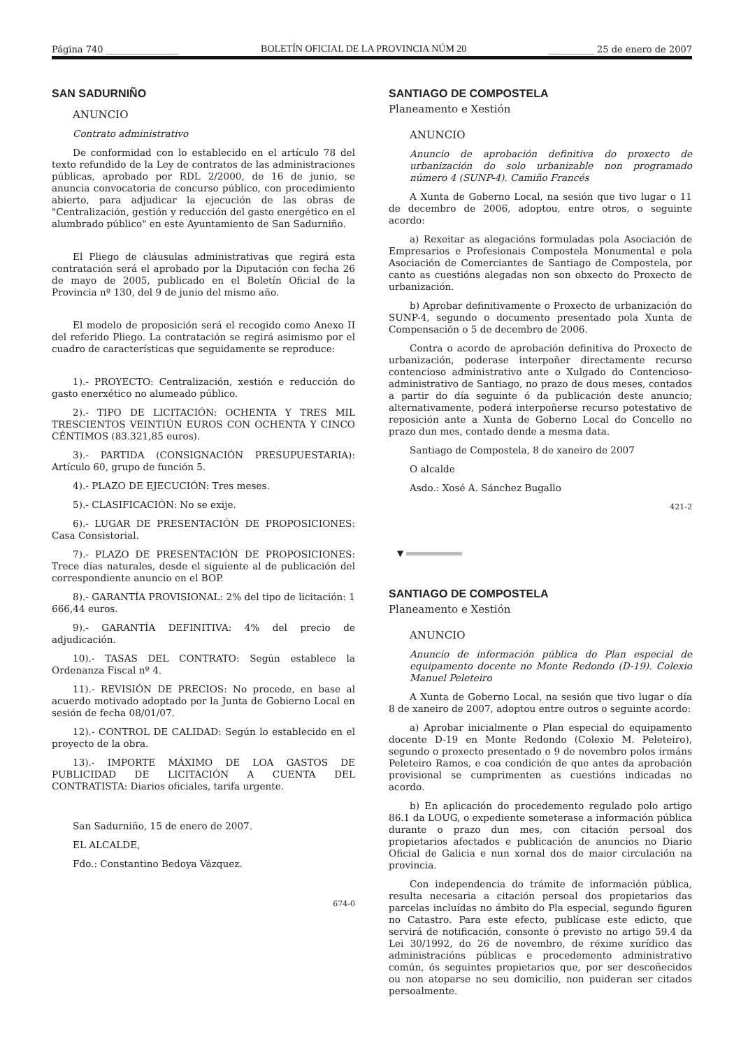Página 740 ________________ BOLETÍN OFICIAL DE LA PROVINCIA NÚM 20 __________ 25 de enero de 2007
SAN SADURNIÑO
ANUNCIO
Contrato administrativo
De conformidad con lo establecido en el artículo 78 del texto refundido de la Ley de contratos de las administraciones públicas, aprobado por RDL 2/2000, de 16 de junio, se anuncia convocatoria de concurso público, con procedimiento abierto, para adjudicar la ejecución de las obras de "Centralización, gestión y reducción del gasto energético en el alumbrado público" en este Ayuntamiento de San Sadurniño.
El Pliego de cláusulas administrativas que regirá esta contratación será el aprobado por la Diputación con fecha 26 de mayo de 2005, publicado en el Boletín Oficial de la Provincia nº 130, del 9 de junio del mismo año.
El modelo de proposición será el recogido como Anexo II del referido Pliego. La contratación se regirá asimismo por el cuadro de características que seguidamente se reproduce:
1).- PROYECTO: Centralización, xestión e reducción do gasto enerxético no alumeado público.
2).- TIPO DE LICITACIÓN: OCHENTA Y TRES MIL TRESCIENTOS VEINTIÚN EUROS CON OCHENTA Y CINCO CÉNTIMOS (83.321,85 euros).
3).- PARTIDA (CONSIGNACIÓN PRESUPUESTARIA): Artículo 60, grupo de función 5.
4).- PLAZO DE EJECUCIÓN: Tres meses.
5).- CLASIFICACIÓN: No se exije.
6).- LUGAR DE PRESENTACIÓN DE PROPOSICIONES: Casa Consistorial.
7).- PLAZO DE PRESENTACIÓN DE PROPOSICIONES: Trece días naturales, desde el siguiente al de publicación del correspondiente anuncio en el BOP.
8).- GARANTÍA PROVISIONAL: 2% del tipo de licitación: 1 666,44 euros.
9).- GARANTÍA DEFINITIVA: 4% del precio de adjudicación.
10).- TASAS DEL CONTRATO: Según establece la Ordenanza Fiscal nº 4.
11).- REVISIÓN DE PRECIOS: No procede, en base al acuerdo motivado adoptado por la Junta de Gobierno Local en sesión de fecha 08/01/07.
12).- CONTROL DE CALIDAD: Según lo establecido en el proyecto de la obra.
13).- IMPORTE MÁXIMO DE LOA GASTOS DE PUBLICIDAD DE LICITACIÓN A CUENTA DEL CONTRATISTA: Diarios oficiales, tarifa urgente.
San Sadurniño, 15 de enero de 2007.
EL ALCALDE,
Fdo.: Constantino Bedoya Vázquez.
674-0
SANTIAGO DE COMPOSTELA
Planeamento e Xestión
ANUNCIO
Anuncio de aprobación definitiva do proxecto de urbanización do solo urbanizable non programado número 4 (SUNP-4). Camiño Francés
A Xunta de Goberno Local, na sesión que tivo lugar o 11 de decembro de 2006, adoptou, entre otros, o seguinte acordo:
a) Rexeitar as alegacións formuladas pola Asociación de Empresarios e Profesionais Compostela Monumental e pola Asociación de Comerciantes de Santiago de Compostela, por canto as cuestións alegadas non son obxecto do Proxecto de urbanización.
b) Aprobar definitivamente o Proxecto de urbanización do SUNP-4, segundo o documento presentado pola Xunta de Compensación o 5 de decembro de 2006.
Contra o acordo de aprobación definitiva do Proxecto de urbanización, poderase interpoñer directamente recurso contencioso administrativo ante o Xulgado do Contencioso-administrativo de Santiago, no prazo de dous meses, contados a partir do día seguinte ó da publicación deste anuncio; alternativamente, poderá interpoñerse recurso potestativo de reposición ante a Xunta de Goberno Local do Concello no prazo dun mes, contado dende a mesma data.
Santiago de Compostela, 8 de xaneiro de 2007
O alcalde
Asdo.: Xosé A. Sánchez Bugallo
421-2
▼
SANTIAGO DE COMPOSTELA
Planeamento e Xestión
ANUNCIO
Anuncio de información pública do Plan especial de equipamento docente no Monte Redondo (D-19). Colexio Manuel Peleteiro
A Xunta de Goberno Local, na sesión que tivo lugar o día 8 de xaneiro de 2007, adoptou entre outros o seguinte acordo:
a) Aprobar inicialmente o Plan especial do equipamento docente D-19 en Monte Redondo (Colexio M. Peleteiro), segundo o proxecto presentado o 9 de novembro polos irmáns Peleteiro Ramos, e coa condición de que antes da aprobación provisional se cumprimenten as cuestións indicadas no acordo.
b) En aplicación do procedemento regulado polo artigo 86.1 da LOUG, o expediente someterase a información pública durante o prazo dun mes, con citación persoal dos propietarios afectados e publicación de anuncios no Diario Oficial de Galicia e nun xornal dos de maior circulación na provincia.
Con independencia do trámite de información pública, resulta necesaria a citación persoal dos propietarios das parcelas incluídas no ámbito do Pla especial, segundo figuren no Catastro. Para este efecto, publícase este edicto, que servirá de notificación, consonte ó previsto no artigo 59.4 da Lei 30/1992, do 26 de novembro, de réxime xurídico das administracións públicas e procedemento administrativo común, ós seguintes propietarios que, por ser descoñecidos ou non atoparse no seu domicilio, non puideran ser citados persoalmente.